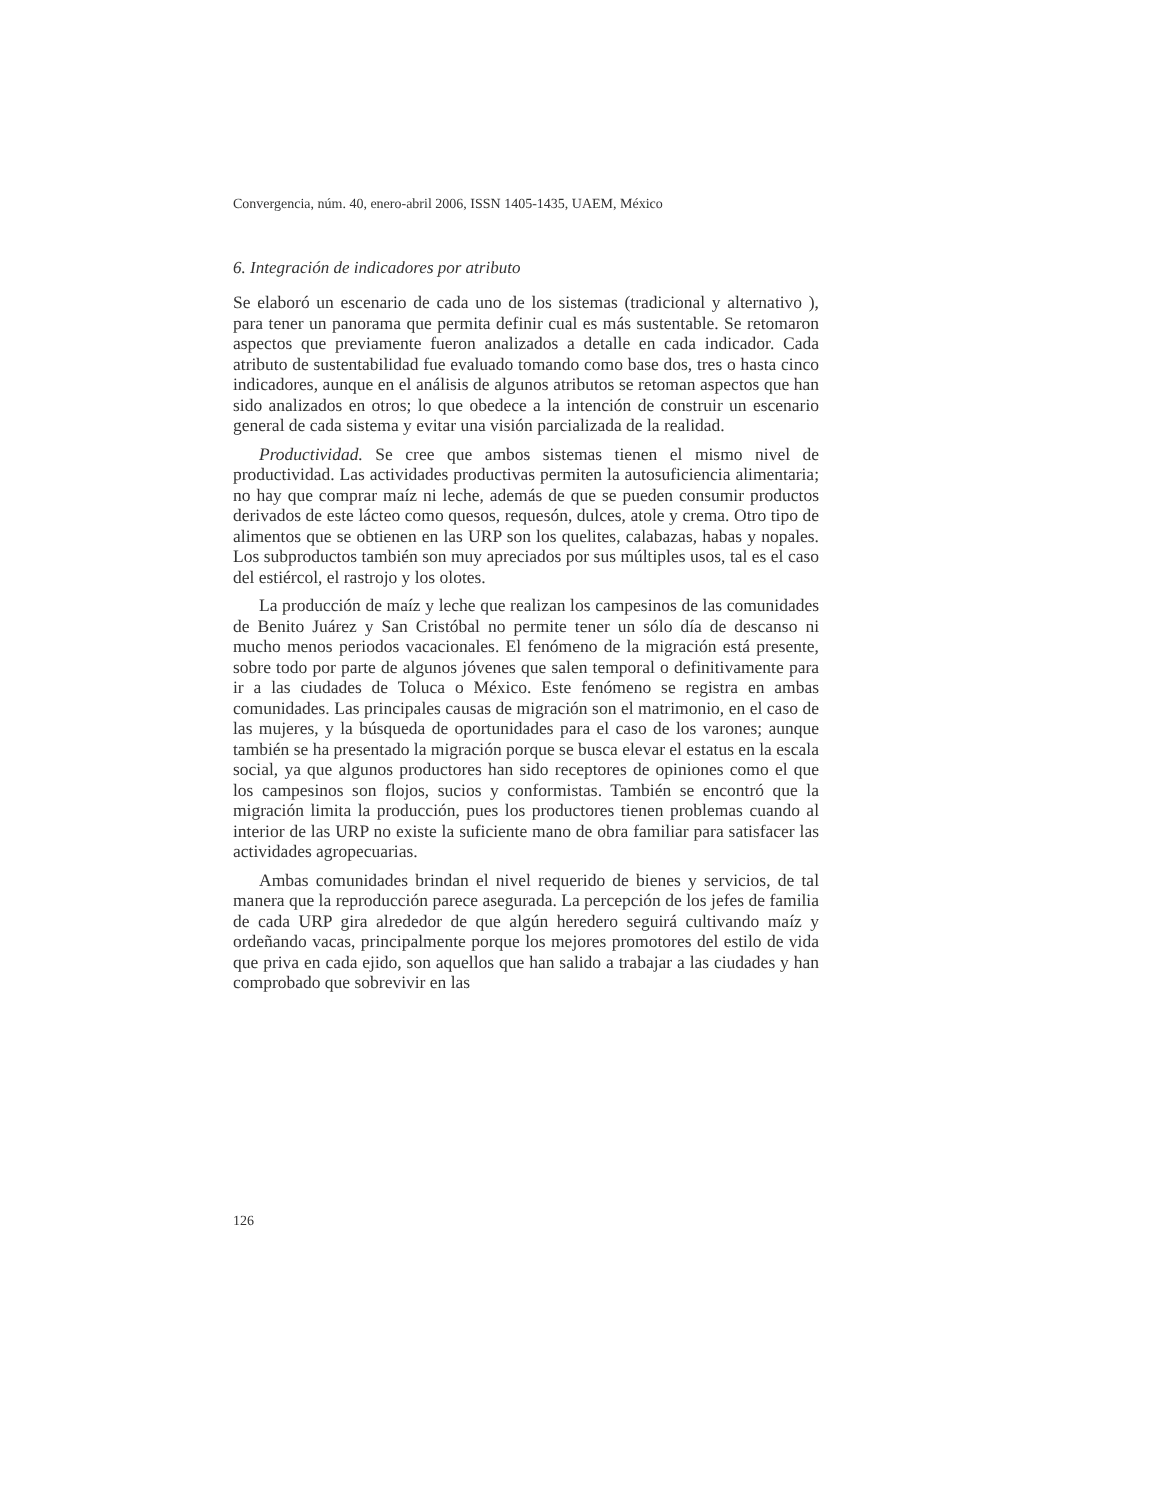Convergencia, núm. 40, enero-abril 2006, ISSN 1405-1435, UAEM, México
6. Integración de indicadores por atributo
Se elaboró un escenario de cada uno de los sistemas (tradicional y alternativo ), para tener un panorama que permita definir cual es más sustentable. Se retomaron aspectos que previamente fueron analizados a detalle en cada indicador. Cada atributo de sustentabilidad fue evaluado tomando como base dos, tres o hasta cinco indicadores, aunque en el análisis de algunos atributos se retoman aspectos que han sido analizados en otros; lo que obedece a la intención de construir un escenario general de cada sistema y evitar una visión parcializada de la realidad.
Productividad. Se cree que ambos sistemas tienen el mismo nivel de productividad. Las actividades productivas permiten la autosuficiencia alimentaria; no hay que comprar maíz ni leche, además de que se pueden consumir productos derivados de este lácteo como quesos, requesón, dulces, atole y crema. Otro tipo de alimentos que se obtienen en las URP son los quelites, calabazas, habas y nopales. Los subproductos también son muy apreciados por sus múltiples usos, tal es el caso del estiércol, el rastrojo y los olotes.
La producción de maíz y leche que realizan los campesinos de las comunidades de Benito Juárez y San Cristóbal no permite tener un sólo día de descanso ni mucho menos periodos vacacionales. El fenómeno de la migración está presente, sobre todo por parte de algunos jóvenes que salen temporal o definitivamente para ir a las ciudades de Toluca o México. Este fenómeno se registra en ambas comunidades. Las principales causas de migración son el matrimonio, en el caso de las mujeres, y la búsqueda de oportunidades para el caso de los varones; aunque también se ha presentado la migración porque se busca elevar el estatus en la escala social, ya que algunos productores han sido receptores de opiniones como el que los campesinos son flojos, sucios y conformistas. También se encontró que la migración limita la producción, pues los productores tienen problemas cuando al interior de las URP no existe la suficiente mano de obra familiar para satisfacer las actividades agropecuarias.
Ambas comunidades brindan el nivel requerido de bienes y servicios, de tal manera que la reproducción parece asegurada. La percepción de los jefes de familia de cada URP gira alrededor de que algún heredero seguirá cultivando maíz y ordeñando vacas, principalmente porque los mejores promotores del estilo de vida que priva en cada ejido, son aquellos que han salido a trabajar a las ciudades y han comprobado que sobrevivir en las
126